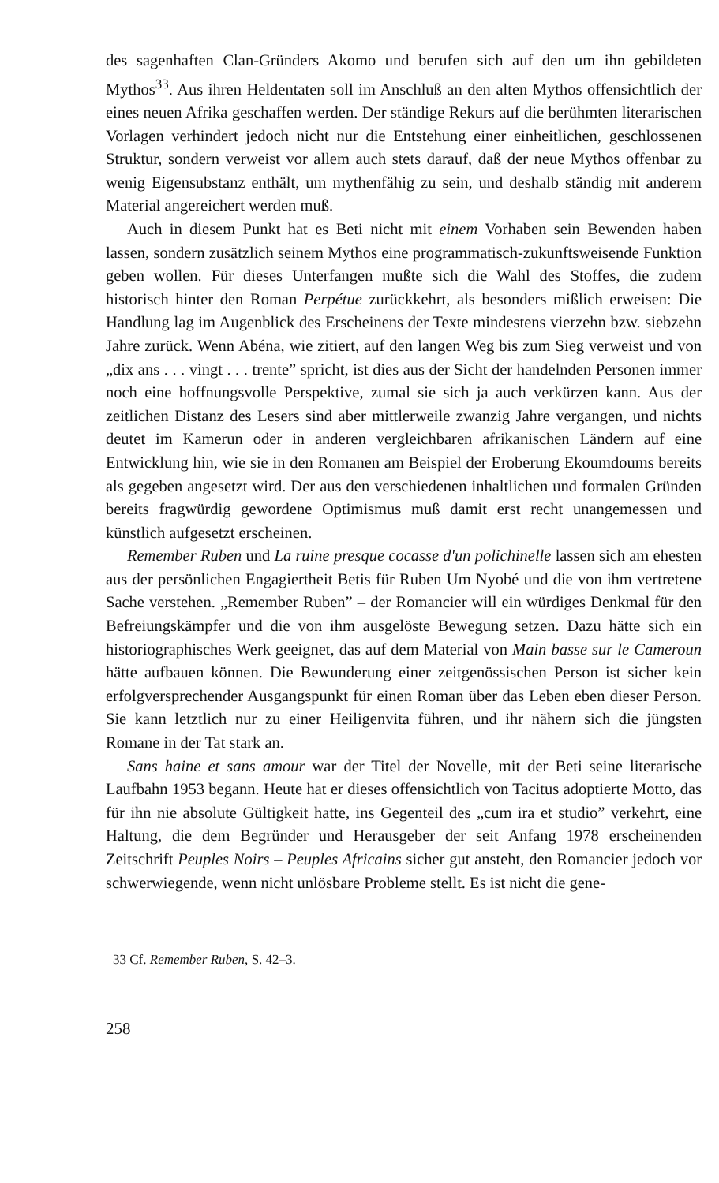des sagenhaften Clan-Gründers Akomo und berufen sich auf den um ihn gebildeten Mythos<sup>33</sup>. Aus ihren Heldentaten soll im Anschluß an den alten Mythos offensichtlich der eines neuen Afrika geschaffen werden. Der ständige Rekurs auf die berühmten literarischen Vorlagen verhindert jedoch nicht nur die Entstehung einer einheitlichen, geschlossenen Struktur, sondern verweist vor allem auch stets darauf, daß der neue Mythos offenbar zu wenig Eigensubstanz enthält, um mythenfähig zu sein, und deshalb ständig mit anderem Material angereichert werden muß.
Auch in diesem Punkt hat es Beti nicht mit einem Vorhaben sein Bewenden haben lassen, sondern zusätzlich seinem Mythos eine programmatisch-zukunftsweisende Funktion geben wollen. Für dieses Unterfangen mußte sich die Wahl des Stoffes, die zudem historisch hinter den Roman Perpétue zurückkehrt, als besonders mißlich erweisen: Die Handlung lag im Augenblick des Erscheinens der Texte mindestens vierzehn bzw. siebzehn Jahre zurück. Wenn Abéna, wie zitiert, auf den langen Weg bis zum Sieg verweist und von „dix ans . . . vingt . . . trente” spricht, ist dies aus der Sicht der handelnden Personen immer noch eine hoffnungsvolle Perspektive, zumal sie sich ja auch verkürzen kann. Aus der zeitlichen Distanz des Lesers sind aber mittlerweile zwanzig Jahre vergangen, und nichts deutet im Kamerun oder in anderen vergleichbaren afrikanischen Ländern auf eine Entwicklung hin, wie sie in den Romanen am Beispiel der Eroberung Ekoumdoums bereits als gegeben angesetzt wird. Der aus den verschiedenen inhaltlichen und formalen Gründen bereits fragwürdig gewordene Optimismus muß damit erst recht unangemessen und künstlich aufgesetzt erscheinen.
Remember Ruben und La ruine presque cocasse d'un polichinelle lassen sich am ehesten aus der persönlichen Engagiertheit Betis für Ruben Um Nyobé und die von ihm vertretene Sache verstehen. „Remember Ruben” – der Romancier will ein würdiges Denkmal für den Befreiungskämpfer und die von ihm ausgelöste Bewegung setzen. Dazu hätte sich ein historiographisches Werk geeignet, das auf dem Material von Main basse sur le Cameroun hätte aufbauen können. Die Bewunderung einer zeitgenössischen Person ist sicher kein erfolgversprechender Ausgangspunkt für einen Roman über das Leben eben dieser Person. Sie kann letztlich nur zu einer Heiligenvita führen, und ihr nähern sich die jüngsten Romane in der Tat stark an.
Sans haine et sans amour war der Titel der Novelle, mit der Beti seine literarische Laufbahn 1953 begann. Heute hat er dieses offensichtlich von Tacitus adoptierte Motto, das für ihn nie absolute Gültigkeit hatte, ins Gegenteil des „cum ira et studio” verkehrt, eine Haltung, die dem Begründer und Herausgeber der seit Anfang 1978 erscheinenden Zeitschrift Peuples Noirs – Peuples Africains sicher gut ansteht, den Romancier jedoch vor schwerwiegende, wenn nicht unlösbare Probleme stellt. Es ist nicht die gene-
33 Cf. Remember Ruben, S. 42–3.
258